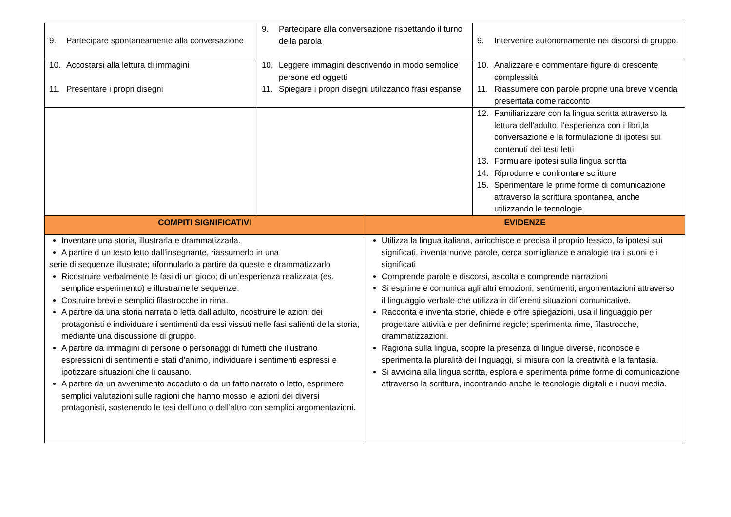| 9. Partecipare spontaneamente alla conversazione | 9. Partecipare alla conversazione rispettando il turno della parola | | 9. Intervenire autonomamente nei discorsi di gruppo. |
| 10. Accostarsi alla lettura di immagini 11. Presentare i propri disegni | 10. Leggere immagini descrivendo in modo semplice persone ed oggetti 11. Spiegare i propri disegni utilizzando frasi espanse | | 10. Analizzare e commentare figure di crescente complessità. 11. Riassumere con parole proprie una breve vicenda presentata come racconto |
| | | | 12. Familiarizzare con la lingua scritta attraverso la lettura dell'adulto, l'esperienza con i libri,la conversazione e la formulazione di ipotesi sui contenuti dei testi letti 13. Formulare ipotesi sulla lingua scritta 14. Riprodurre e confrontare scritture 15. Sperimentare le prime forme di comunicazione attraverso la scrittura spontanea, anche utilizzando le tecnologie. |
| COMPITI SIGNIFICATIVI | | EVIDENZE | |
| Inventare una storia, illustrarla e drammatizzarla. A partire d un testo letto dall’insegnante, riassumerlo in una serie di sequenze illustrate; riformularlo a partire da queste e drammatizzarlo Ricostruire verbalmente le fasi di un gioco; di un’esperienza realizzata (es. semplice esperimento) e illustrarne le sequenze. Costruire brevi e semplici filastrocche in rima. A partire da una storia narrata o letta dall’adulto, ricostruire le azioni dei protagonisti e individuare i sentimenti da essi vissuti nelle fasi salienti della storia, mediante una discussione di gruppo. A partire da immagini di persone o personaggi di fumetti che illustrano espressioni di sentimenti e stati d’animo, individuare i sentimenti espressi e ipotizzare situazioni che li causano. A partire da un avvenimento accaduto o da un fatto narrato o letto, esprimere semplici valutazioni sulle ragioni che hanno mosso le azioni dei diversi protagonisti, sostenendo le tesi dell’uno o dell’altro con semplici argomentazioni. | | Utilizza la lingua italiana, arricchisce e precisa il proprio lessico, fa ipotesi sui significati, inventa nuove parole, cerca somiglianze e analogie tra i suoni e i significati Comprende parole e discorsi, ascolta e comprende narrazioni Si esprime e comunica agli altri emozioni, sentimenti, argomentazioni attraverso il linguaggio verbale che utilizza in differenti situazioni comunicative. Racconta e inventa storie, chiede e offre spiegazioni, usa il linguaggio per progettare attività e per definirne regole; sperimenta rime, filastrocche, drammatizzazioni. Ragiona sulla lingua, scopre la presenza di lingue diverse, riconosce e sperimenta la pluralità dei linguaggi, si misura con la creatività e la fantasia. Si avvicina alla lingua scritta, esplora e sperimenta prime forme di comunicazione attraverso la scrittura, incontrando anche le tecnologie digitali e i nuovi media. | |